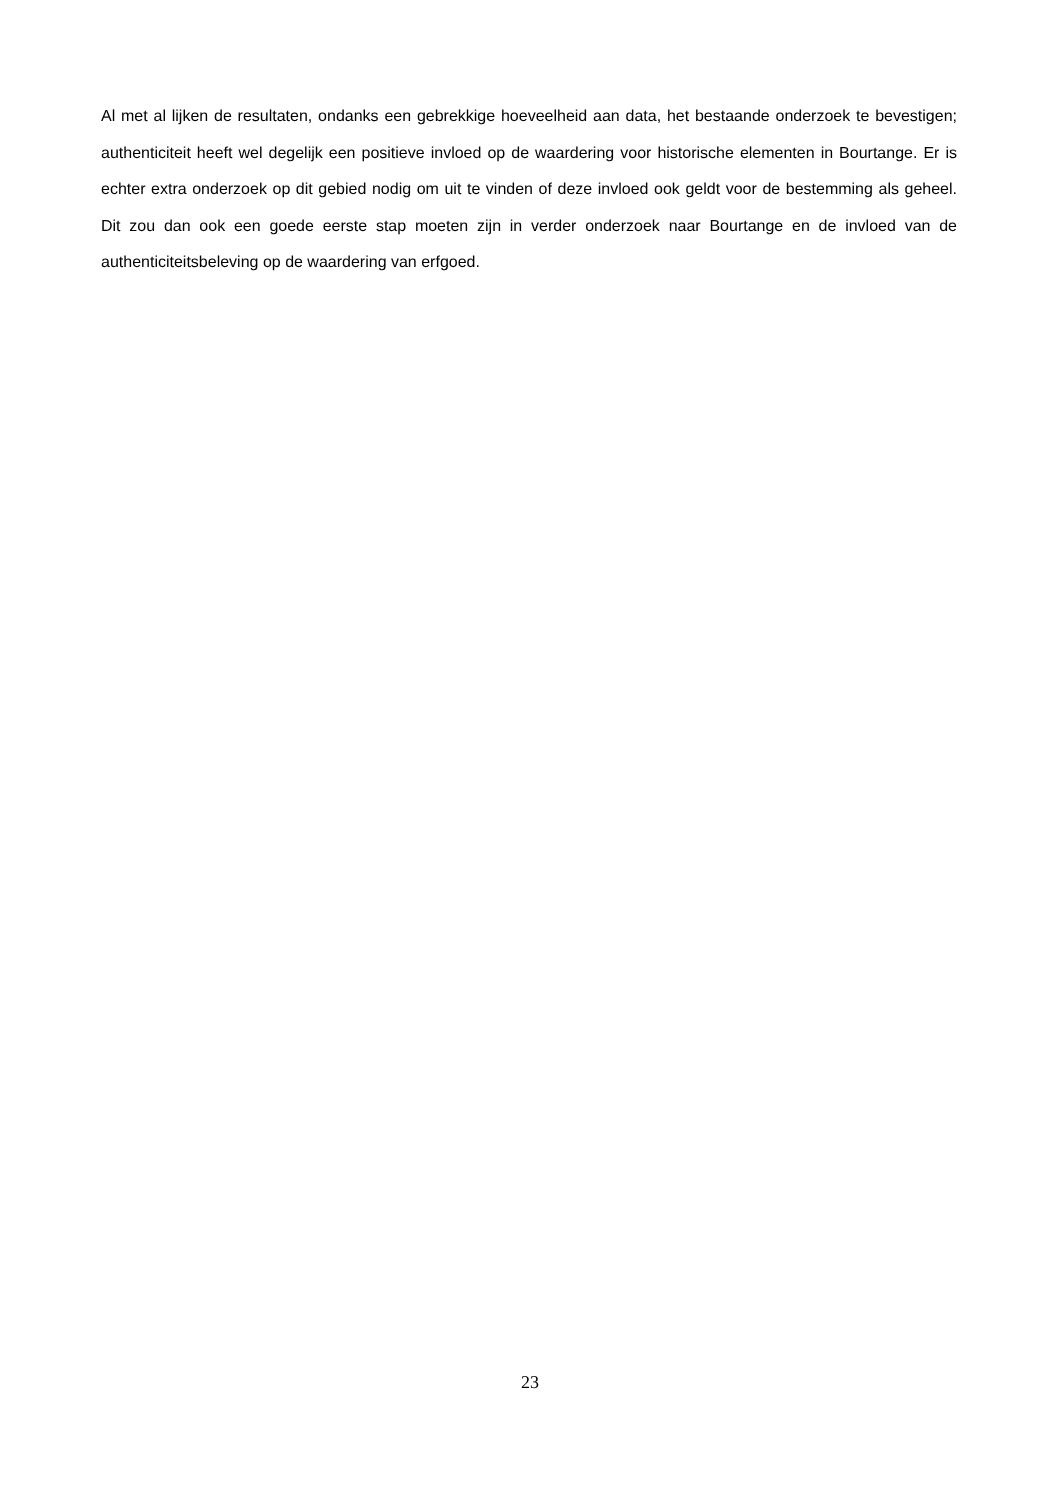Al met al lijken de resultaten, ondanks een gebrekkige hoeveelheid aan data, het bestaande onderzoek te bevestigen; authenticiteit heeft wel degelijk een positieve invloed op de waardering voor historische elementen in Bourtange. Er is echter extra onderzoek op dit gebied nodig om uit te vinden of deze invloed ook geldt voor de bestemming als geheel. Dit zou dan ook een goede eerste stap moeten zijn in verder onderzoek naar Bourtange en de invloed van de authenticiteitsbeleving op de waardering van erfgoed.
23